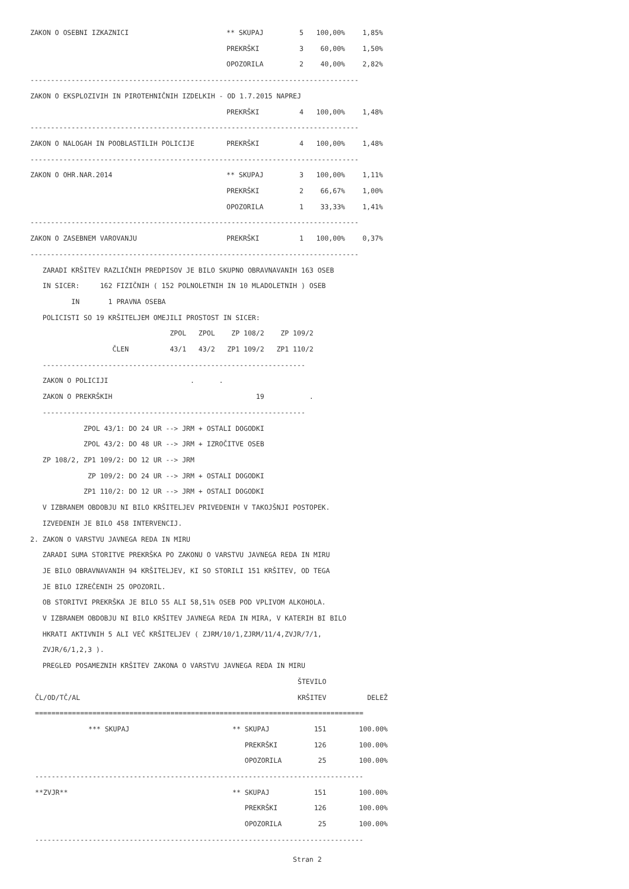| ZAKON O OSEBNI IZKAZNICI | ** SKUPAJ | 5 | 100,00% | 1,85% |
| | PREKRŠKI | 3 | 60,00% | 1,50% |
| | OPOZORILA | 2 | 40,00% | 2,82% |
| -------------------------------------------------------------------------------- | | | | |
| ZAKON O EKSPLOZIVIH IN PIROTEHNIČNIH IZDELKIH - OD 1.7.2015 NAPREJ | | | | |
| | PREKRŠKI | 4 | 100,00% | 1,48% |
| -------------------------------------------------------------------------------- | | | | |
| ZAKON O NALOGAH IN POOBLASTILIH POLICIJE | PREKRŠKI | 4 | 100,00% | 1,48% |
| -------------------------------------------------------------------------------- | | | | |
| ZAKON O OHR.NAR.2014 | ** SKUPAJ | 3 | 100,00% | 1,11% |
| | PREKRŠKI | 2 | 66,67% | 1,00% |
| | OPOZORILA | 1 | 33,33% | 1,41% |
| -------------------------------------------------------------------------------- | | | | |
| ZAKON O ZASEBNEM VAROVANJU | PREKRŠKI | 1 | 100,00% | 0,37% |
| -------------------------------------------------------------------------------- | | | | |
   ZARADI KRŠITEV RAZLIČNIH PREDPISOV JE BILO SKUPNO OBRAVNAVANIH 163 OSEB
   IN SICER:     162 FIZIČNIH ( 152 POLNOLETNIH IN 10 MLADOLETNIH ) OSEB
          IN       1 PRAVNA OSEBA
   POLICISTI SO 19 KRŠITELJEM OMEJILI PROSTOST IN SICER:
                                  ZPOL   ZPOL    ZP 108/2    ZP 109/2
                    ČLEN          43/1   43/2   ZP1 109/2   ZP1 110/2
   ----------------------------------------------------------------
   ZAKON O POLICIJI                    .      .
   ZAKON O PREKRŠKIH                                   19           .
   ----------------------------------------------------------------
             ZPOL 43/1: DO 24 UR --> JRM + OSTALI DOGODKI
             ZPOL 43/2: DO 48 UR --> JRM + IZROČITVE OSEB
   ZP 108/2, ZP1 109/2: DO 12 UR --> JRM
              ZP 109/2: DO 24 UR --> JRM + OSTALI DOGODKI
             ZP1 110/2: DO 12 UR --> JRM + OSTALI DOGODKI
   V IZBRANEM OBDOBJU NI BILO KRŠITELJEV PRIVEDENIH V TAKOJŠNJI POSTOPEK.
   IZVEDENIH JE BILO 458 INTERVENCIJ.
2. ZAKON O VARSTVU JAVNEGA REDA IN MIRU
   ZARADI SUMA STORITVE PREKRŠKA PO ZAKONU O VARSTVU JAVNEGA REDA IN MIRU
   JE BILO OBRAVNAVANIH 94 KRŠITELJEV, KI SO STORILI 151 KRŠITEV, OD TEGA
   JE BILO IZREČENIH 25 OPOZORIL.
   OB STORITVI PREKRŠKA JE BILO 55 ALI 58,51% OSEB POD VPLIVOM ALKOHOLA.
   V IZBRANEM OBDOBJU NI BILO KRŠITEV JAVNEGA REDA IN MIRA, V KATERIH BI BILO
   HKRATI AKTIVNIH 5 ALI VEČ KRŠITELJEV ( ZJRM/10/1,ZJRM/11/4,ZVJR/7/1,
   ZVJR/6/1,2,3 ).
   PREGLED POSAMEZNIH KRŠITEV ZAKONA O VARSTVU JAVNEGA REDA IN MIRU
| | | ŠTEVILO | |
| --- | --- | --- | --- |
| ČL/OD/TČ/AL | | KRŠITEV | DELEŽ |
| ================================================================================ | | | |
| *** SKUPAJ | ** SKUPAJ | 151 | 100.00% |
| | PREKRŠKI | 126 | 100.00% |
| | OPOZORILA | 25 | 100.00% |
| -------------------------------------------------------------------------------- | | | |
| **ZVJR** | ** SKUPAJ | 151 | 100.00% |
| | PREKRŠKI | 126 | 100.00% |
| | OPOZORILA | 25 | 100.00% |
| -------------------------------------------------------------------------------- | | | |
                                                                Stran 2